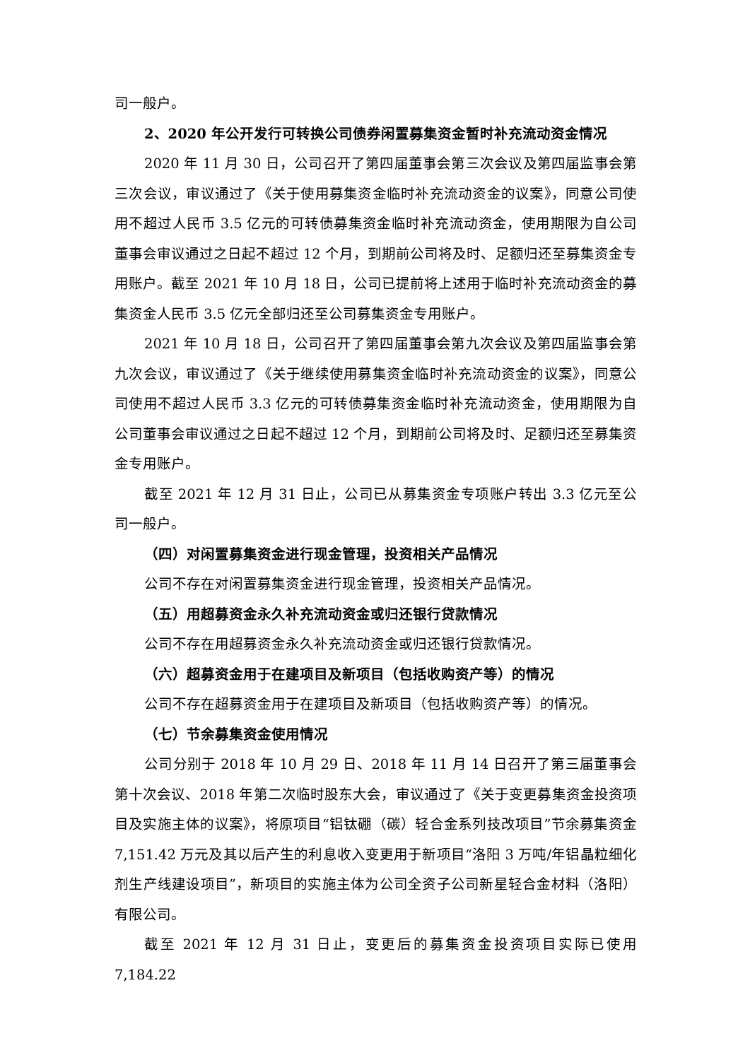司一般户。
2、2020 年公开发行可转换公司债券闲置募集资金暂时补充流动资金情况
2020 年 11 月 30 日，公司召开了第四届董事会第三次会议及第四届监事会第三次会议，审议通过了《关于使用募集资金临时补充流动资金的议案》，同意公司使用不超过人民币 3.5 亿元的可转债募集资金临时补充流动资金，使用期限为自公司董事会审议通过之日起不超过 12 个月，到期前公司将及时、足额归还至募集资金专用账户。截至 2021 年 10 月 18 日，公司已提前将上述用于临时补充流动资金的募集资金人民币 3.5 亿元全部归还至公司募集资金专用账户。
2021 年 10 月 18 日，公司召开了第四届董事会第九次会议及第四届监事会第九次会议，审议通过了《关于继续使用募集资金临时补充流动资金的议案》，同意公司使用不超过人民币 3.3 亿元的可转债募集资金临时补充流动资金，使用期限为自公司董事会审议通过之日起不超过 12 个月，到期前公司将及时、足额归还至募集资金专用账户。
截至 2021 年 12 月 31 日止，公司已从募集资金专项账户转出 3.3 亿元至公司一般户。
（四）对闲置募集资金进行现金管理，投资相关产品情况
公司不存在对闲置募集资金进行现金管理，投资相关产品情况。
（五）用超募资金永久补充流动资金或归还银行贷款情况
公司不存在用超募资金永久补充流动资金或归还银行贷款情况。
（六）超募资金用于在建项目及新项目（包括收购资产等）的情况
公司不存在超募资金用于在建项目及新项目（包括收购资产等）的情况。
（七）节余募集资金使用情况
公司分别于 2018 年 10 月 29 日、2018 年 11 月 14 日召开了第三届董事会第十次会议、2018 年第二次临时股东大会，审议通过了《关于变更募集资金投资项目及实施主体的议案》，将原项目“铝钛硼（碳）轻合金系列技改项目”节余募集资金 7,151.42 万元及其以后产生的利息收入变更用于新项目“洛阳 3 万吨/年铝晶粒细化剂生产线建设项目”，新项目的实施主体为公司全资子公司新星轻合金材料（洛阳）有限公司。
截至 2021 年 12 月 31 日止，变更后的募集资金投资项目实际已使用 7,184.22